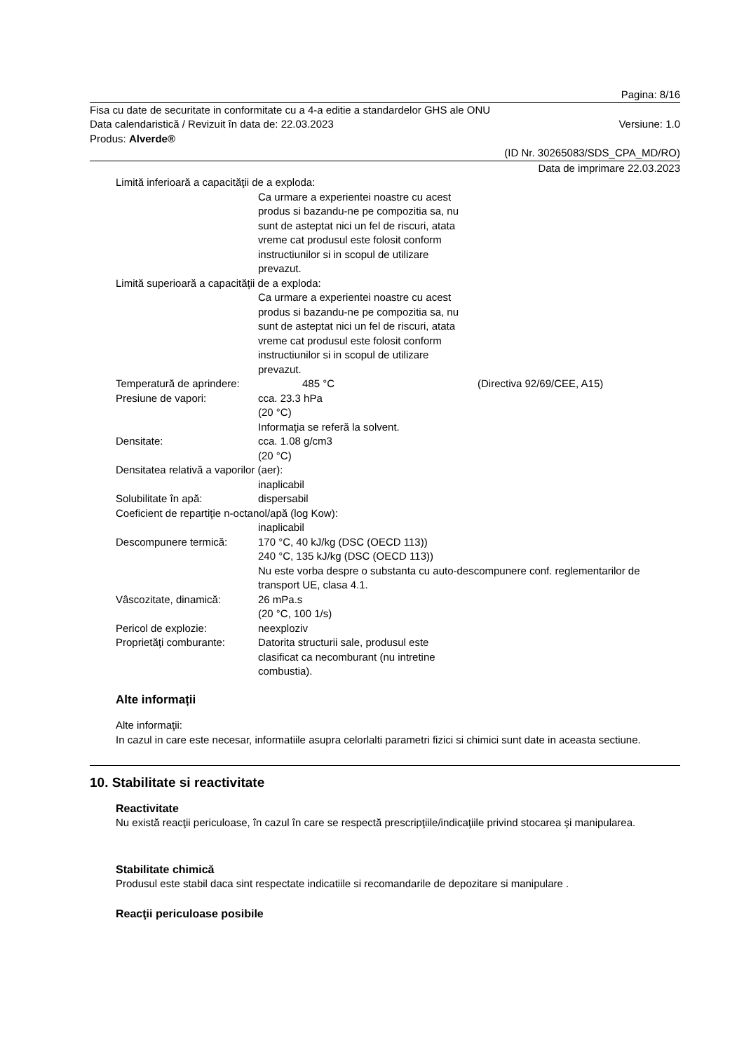Pagina: 8/16
Fisa cu date de securitate in conformitate cu a 4-a editie a standardelor GHS ale ONU
Data calendaristică / Revizuit în data de: 22.03.2023 Versiune: 1.0
Produs: Alverde®
(ID Nr. 30265083/SDS_CPA_MD/RO)
Data de imprimare 22.03.2023
Limită inferioară a capacităţii de a exploda:
Ca urmare a experientei noastre cu acest produs si bazandu-ne pe compozitia sa, nu sunt de asteptat nici un fel de riscuri, atata vreme cat produsul este folosit conform instructiunilor si in scopul de utilizare prevazut.
Limită superioară a capacităţii de a exploda:
Ca urmare a experientei noastre cu acest produs si bazandu-ne pe compozitia sa, nu sunt de asteptat nici un fel de riscuri, atata vreme cat produsul este folosit conform instructiunilor si in scopul de utilizare prevazut.
Temperatură de aprindere: 485 °C (Directiva 92/69/CEE, A15)
Presiune de vapori: cca. 23.3 hPa
(20 °C)
Informaţia se referă la solvent.
Densitate: cca. 1.08 g/cm3
(20 °C)
Densitatea relativă a vaporilor (aer):
inaplicabil
Solubilitate în apă: dispersabil
Coeficient de repartiţie n-octanol/apă (log Kow):
inaplicabil
Descompunere termică: 170 °C, 40 kJ/kg (DSC (OECD 113))
240 °C, 135 kJ/kg (DSC (OECD 113))
Nu este vorba despre o substanta cu auto-descompunere conf. reglementarilor de transport UE, clasa 4.1.
Vâscozitate, dinamică: 26 mPa.s
(20 °C, 100 1/s)
Pericol de explozie: neexploziv
Proprietăţi comburante:
Datorita structurii sale, produsul este clasificat ca necomburant (nu intretine combustia).
Alte informații
Alte informaţii:
In cazul in care este necesar, informatiile asupra celorlalti parametri fizici si chimici sunt date in aceasta sectiune.
10. Stabilitate si reactivitate
Reactivitate
Nu există reacţii periculoase, în cazul în care se respectă prescripţiile/indicaţiile privind stocarea şi manipularea.
Stabilitate chimică
Produsul este stabil daca sint respectate indicatiile si recomandarile de depozitare si manipulare .
Reacţii periculoase posibile